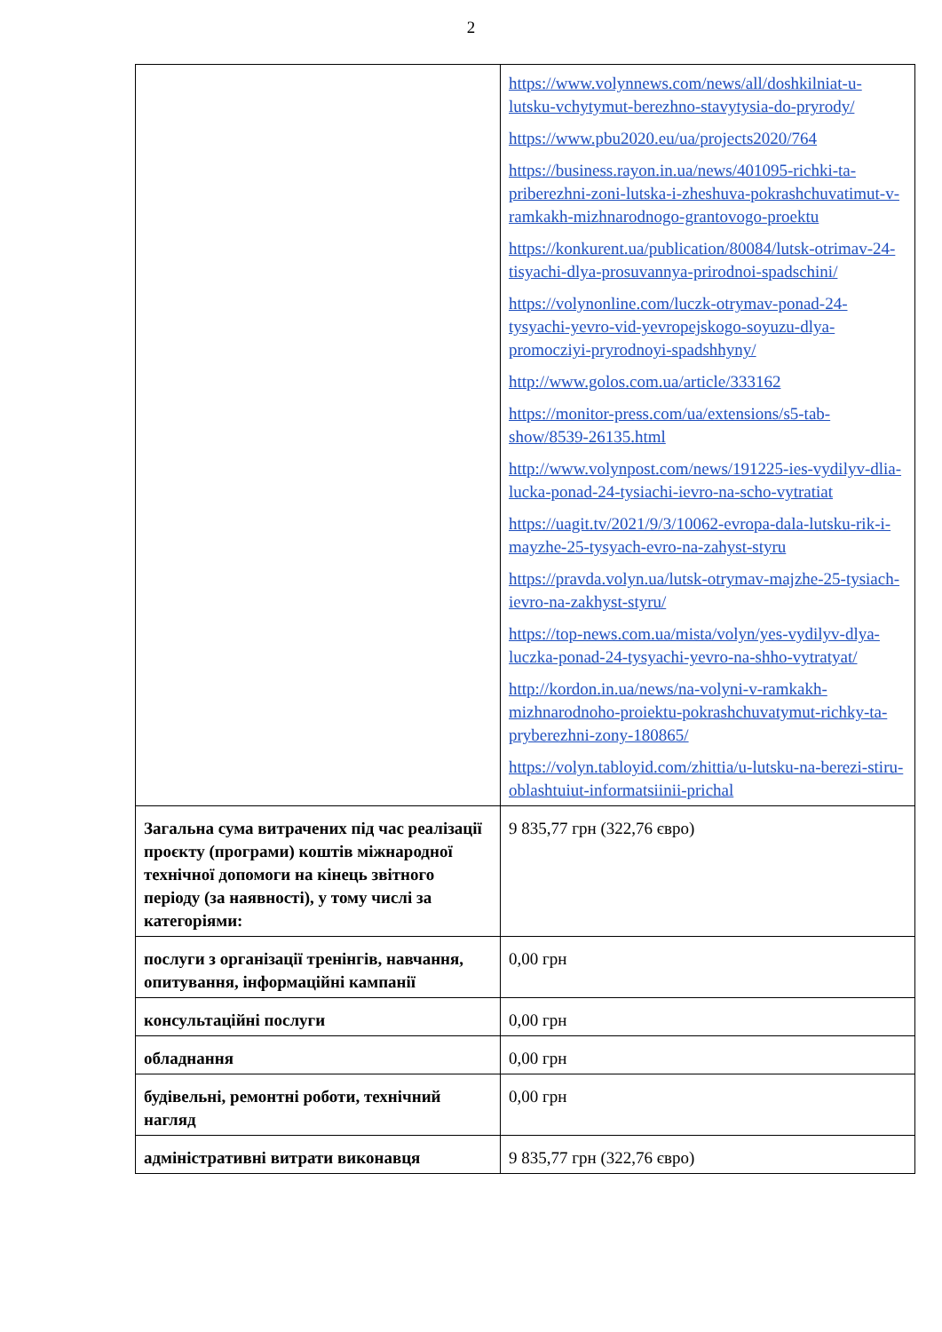2
| | https://www.volynnews.com/news/all/doshkilniat-u-lutsku-vchytymut-berezhno-stavytysia-do-pryrody/ https://www.pbu2020.eu/ua/projects2020/764 https://business.rayon.in.ua/news/401095-richki-ta-priberezhni-zoni-lutska-i-zheshuva-pokrashchuvatimut-v-ramkakh-mizhnarodnogo-grantovogo-proektu https://konkurent.ua/publication/80084/lutsk-otrimav-24-tisyachi-dlya-prosuvannya-prirodnoi-spadschini/ https://volynonline.com/luczk-otrymav-ponad-24-tysyachi-yevro-vid-yevropejskogo-soyuzu-dlya-promocziyi-pryrodnoyi-spadshhyny/ http://www.golos.com.ua/article/333162 https://monitor-press.com/ua/extensions/s5-tab-show/8539-26135.html http://www.volynpost.com/news/191225-ies-vydilyv-dlia-lucka-ponad-24-tysiachi-ievro-na-scho-vytratiat https://uagit.tv/2021/9/3/10062-evropa-dala-lutsku-rik-i-mayzhe-25-tysyach-evro-na-zahyst-styru https://pravda.volyn.ua/lutsk-otrymav-majzhe-25-tysiach-ievro-na-zakhyst-styru/ https://top-news.com.ua/mista/volyn/yes-vydilyv-dlya-luczka-ponad-24-tysyachi-yevro-na-shho-vytratyat/ http://kordon.in.ua/news/na-volyni-v-ramkakh-mizhnarodnoho-proiektu-pokrashchuvatymut-richky-ta-pryberezhni-zony-180865/ https://volyn.tabloyid.com/zhittia/u-lutsku-na-berezi-stiru-oblashtuiut-informatsiinii-prichal |
| Загальна сума витрачених під час реалізації проєкту (програми) коштів міжнародної технічної допомоги на кінець звітного періоду (за наявності), у тому числі за категоріями: | 9 835,77 грн (322,76 євро) |
| послуги з організації тренінгів, навчання, опитування, інформаційні кампанії | 0,00 грн |
| консультаційні послуги | 0,00 грн |
| обладнання | 0,00 грн |
| будівельні, ремонтні роботи, технічний нагляд | 0,00 грн |
| адміністративні витрати виконавця | 9 835,77 грн (322,76 євро) |